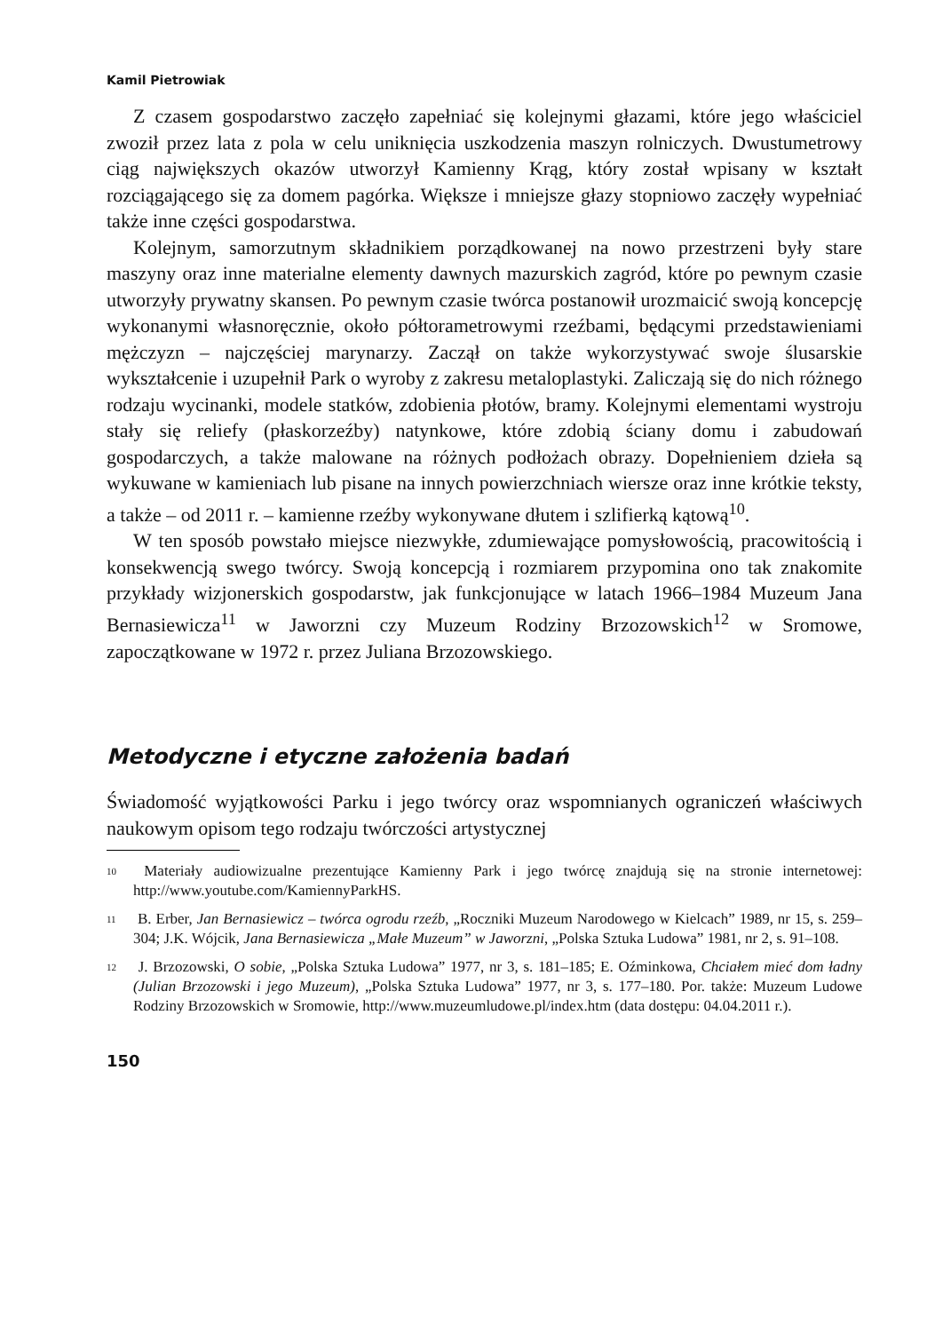Kamil Pietrowiak
Z czasem gospodarstwo zaczęło zapełniać się kolejnymi głazami, które jego właściciel zwoził przez lata z pola w celu uniknięcia uszkodzenia maszyn rolniczych. Dwustumetrowy ciąg największych okazów utworzył Kamienny Krąg, który został wpisany w kształt rozciągającego się za domem pagórka. Większe i mniejsze głazy stopniowo zaczęły wypełniać także inne części gospodarstwa.
Kolejnym, samorzutnym składnikiem porządkowanej na nowo przestrzeni były stare maszyny oraz inne materialne elementy dawnych mazurskich zagród, które po pewnym czasie utworzyły prywatny skansen. Po pewnym czasie twórca postanowił urozmaicić swoją koncepcję wykonanymi własnoręcznie, około półtorametrowymi rzeźbami, będącymi przedstawieniami mężczyzn – najczęściej marynarzy. Zaczął on także wykorzystywać swoje ślusarskie wykształcenie i uzupełnił Park o wyroby z zakresu metaloplastyki. Zaliczają się do nich różnego rodzaju wycinanki, modele statków, zdobienia płotów, bramy. Kolejnymi elementami wystroju stały się reliefy (płaskorzeźby) natynkowe, które zdobią ściany domu i zabudowań gospodarczych, a także malowane na różnych podłożach obrazy. Dopełnieniem dzieła są wykuwane w kamieniach lub pisane na innych powierzchniach wiersze oraz inne krótkie teksty, a także – od 2011 r. – kamienne rzeźby wykonywane dłutem i szlifierką kątową<sup>10</sup>.
W ten sposób powstało miejsce niezwykłe, zdumiewające pomysłowością, pracowitością i konsekwencją swego twórcy. Swoją koncepcją i rozmiarem przypomina ono tak znakomite przykłady wizjonerskich gospodarstw, jak funkcjonujące w latach 1966–1984 Muzeum Jana Bernasiewicza<sup>11</sup> w Jaworzni czy Muzeum Rodziny Brzozowskich<sup>12</sup> w Sromowe, zapoczątkowane w 1972 r. przez Juliana Brzozowskiego.
Metodyczne i etyczne założenia badań
Świadomość wyjątkowości Parku i jego twórcy oraz wspomnianych ograniczeń właściwych naukowym opisom tego rodzaju twórczości artystycznej
<sup>10</sup> Materiały audiowizualne prezentujące Kamienny Park i jego twórcę znajdują się na stronie internetowej: http://www.youtube.com/KamiennyParkHS.
<sup>11</sup> B. Erber, Jan Bernasiewicz – twórca ogrodu rzeźb, „Roczniki Muzeum Narodowego w Kielcach” 1989, nr 15, s. 259–304; J.K. Wójcik, Jana Bernasiewicza „Małe Muzeum” w Jaworzni, „Polska Sztuka Ludowa” 1981, nr 2, s. 91–108.
<sup>12</sup> J. Brzozowski, O sobie, „Polska Sztuka Ludowa” 1977, nr 3, s. 181–185; E. Oźminkowa, Chciałem mieć dom ładny (Julian Brzozowski i jego Muzeum), „Polska Sztuka Ludowa” 1977, nr 3, s. 177–180. Por. także: Muzeum Ludowe Rodziny Brzozowskich w Sromowie, http://www.muzeumludowe.pl/index.htm (data dostępu: 04.04.2011 r.).
150